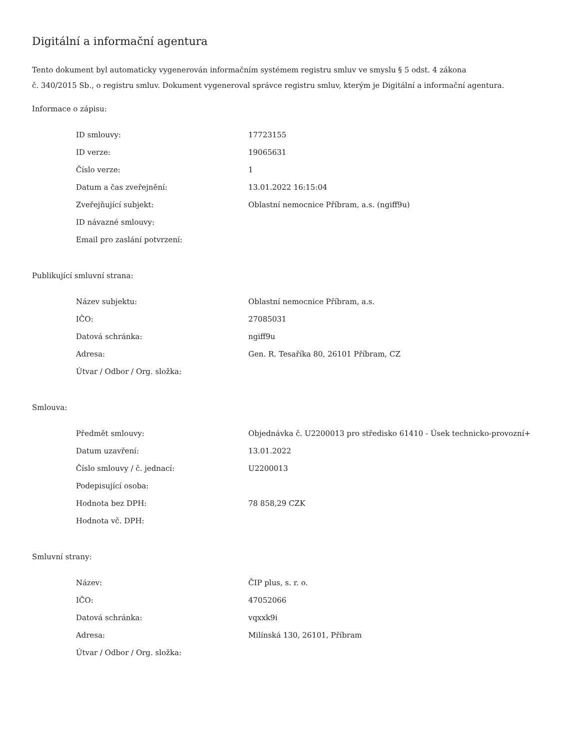Digitální a informační agentura
Tento dokument byl automaticky vygenerován informačním systémem registru smluv ve smyslu § 5 odst. 4 zákona
č. 340/2015 Sb., o registru smluv. Dokument vygeneroval správce registru smluv, kterým je Digitální a informační agentura.
Informace o zápisu:
| ID smlouvy: | 17723155 |
| ID verze: | 19065631 |
| Číslo verze: | 1 |
| Datum a čas zveřejnění: | 13.01.2022 16:15:04 |
| Zveřejňující subjekt: | Oblastní nemocnice Příbram, a.s. (ngiff9u) |
| ID návazné smlouvy: | |
| Email pro zaslání potvrzení: | |
Publikující smluvní strana:
| Název subjektu: | Oblastní nemocnice Příbram, a.s. |
| IČO: | 27085031 |
| Datová schránka: | ngiff9u |
| Adresa: | Gen. R. Tesaříka 80, 26101 Příbram, CZ |
| Útvar / Odbor / Org. složka: | |
Smlouva:
| Předmět smlouvy: | Objednávka č. U2200013 pro středisko 61410 - Úsek technicko-provozní+ |
| Datum uzavření: | 13.01.2022 |
| Číslo smlouvy / č. jednací: | U2200013 |
| Podepisující osoba: | |
| Hodnota bez DPH: | 78 858,29 CZK |
| Hodnota vč. DPH: | |
Smluvní strany:
| Název: | ČIP plus, s. r. o. |
| IČO: | 47052066 |
| Datová schránka: | vqxxk9i |
| Adresa: | Milínská 130, 26101, Příbram |
| Útvar / Odbor / Org. složka: | |